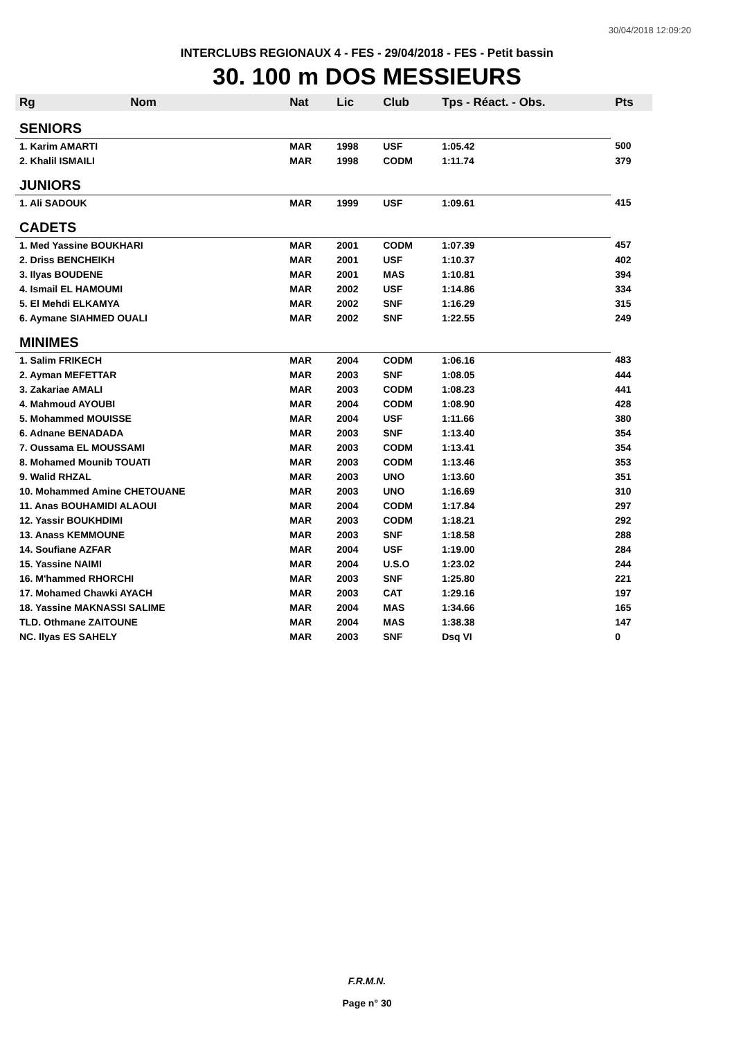30/04/2018 12:09:20
INTERCLUBS REGIONAUX 4 - FES - 29/04/2018 - FES - Petit bassin
30. 100 m DOS MESSIEURS
| Rg | Nom | Nat | Lic | Club | Tps - Réact. - Obs. | Pts |
| --- | --- | --- | --- | --- | --- | --- |
| SENIORS | | | | | | |
| 1. Karim AMARTI | | MAR | 1998 | USF | 1:05.42 | 500 |
| 2. Khalil ISMAILI | | MAR | 1998 | CODM | 1:11.74 | 379 |
| JUNIORS | | | | | | |
| 1. Ali SADOUK | | MAR | 1999 | USF | 1:09.61 | 415 |
| CADETS | | | | | | |
| 1. Med Yassine BOUKHARI | | MAR | 2001 | CODM | 1:07.39 | 457 |
| 2. Driss BENCHEIKH | | MAR | 2001 | USF | 1:10.37 | 402 |
| 3. Ilyas BOUDENE | | MAR | 2001 | MAS | 1:10.81 | 394 |
| 4. Ismail EL HAMOUMI | | MAR | 2002 | USF | 1:14.86 | 334 |
| 5. El Mehdi ELKAMYA | | MAR | 2002 | SNF | 1:16.29 | 315 |
| 6. Aymane SIAHMED OUALI | | MAR | 2002 | SNF | 1:22.55 | 249 |
| MINIMES | | | | | | |
| 1. Salim FRIKECH | | MAR | 2004 | CODM | 1:06.16 | 483 |
| 2. Ayman MEFETTAR | | MAR | 2003 | SNF | 1:08.05 | 444 |
| 3. Zakariae AMALI | | MAR | 2003 | CODM | 1:08.23 | 441 |
| 4. Mahmoud AYOUBI | | MAR | 2004 | CODM | 1:08.90 | 428 |
| 5. Mohammed MOUISSE | | MAR | 2004 | USF | 1:11.66 | 380 |
| 6. Adnane BENADADA | | MAR | 2003 | SNF | 1:13.40 | 354 |
| 7. Oussama EL MOUSSAMI | | MAR | 2003 | CODM | 1:13.41 | 354 |
| 8. Mohamed Mounib TOUATI | | MAR | 2003 | CODM | 1:13.46 | 353 |
| 9. Walid RHZAL | | MAR | 2003 | UNO | 1:13.60 | 351 |
| 10. Mohammed Amine CHETOUANE | | MAR | 2003 | UNO | 1:16.69 | 310 |
| 11. Anas BOUHAMIDI ALAOUI | | MAR | 2004 | CODM | 1:17.84 | 297 |
| 12. Yassir BOUKHDIMI | | MAR | 2003 | CODM | 1:18.21 | 292 |
| 13. Anass KEMMOUNE | | MAR | 2003 | SNF | 1:18.58 | 288 |
| 14. Soufiane AZFAR | | MAR | 2004 | USF | 1:19.00 | 284 |
| 15. Yassine NAIMI | | MAR | 2004 | U.S.O | 1:23.02 | 244 |
| 16. M'hammed RHORCHI | | MAR | 2003 | SNF | 1:25.80 | 221 |
| 17. Mohamed Chawki AYACH | | MAR | 2003 | CAT | 1:29.16 | 197 |
| 18. Yassine MAKNASSI SALIME | | MAR | 2004 | MAS | 1:34.66 | 165 |
| TLD. Othmane ZAITOUNE | | MAR | 2004 | MAS | 1:38.38 | 147 |
| NC. Ilyas ES SAHELY | | MAR | 2003 | SNF | Dsq VI | 0 |
F.R.M.N.
Page n° 30